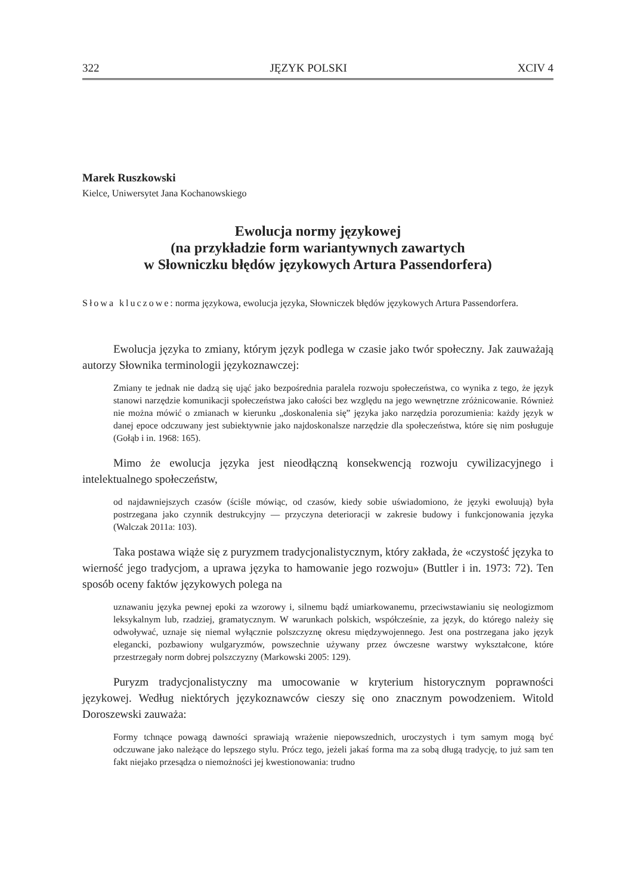322 JĘZYK POLSKI XCIV 4
Marek Ruszkowski
Kielce, Uniwersytet Jana Kochanowskiego
Ewolucja normy językowej
(na przykładzie form wariantywnych zawartych
w Słowniczku błędów językowych Artura Passendorfera)
Słowa kluczowe: norma językowa, ewolucja języka, Słowniczek błędów językowych Artura Passendorfera.
Ewolucja języka to zmiany, którym język podlega w czasie jako twór społeczny. Jak zauważają autorzy Słownika terminologii językoznawczej:
Zmiany te jednak nie dadzą się ująć jako bezpośrednia paralela rozwoju społeczeństwa, co wynika z tego, że język stanowi narzędzie komunikacji społeczeństwa jako całości bez względu na jego wewnętrzne zróżnicowanie. Również nie można mówić o zmianach w kierunku „doskonalenia się” języka jako narzędzia porozumienia: każdy język w danej epoce odczuwany jest subiektywnie jako najdoskonalsze narzędzie dla społeczeństwa, które się nim posługuje (Gołąb i in. 1968: 165).
Mimo że ewolucja języka jest nieodłączną konsekwencją rozwoju cywilizacyjnego i intelektualnego społeczeństw,
od najdawniejszych czasów (ściśle mówiąc, od czasów, kiedy sobie uświadomiono, że języki ewoluują) była postrzegana jako czynnik destrukcyjny — przyczyna deterioracji w zakresie budowy i funkcjonowania języka (Walczak 2011a: 103).
Taka postawa wiąże się z puryzmem tradycjonalistycznym, który zakłada, że «czystość języka to wierność jego tradycjom, a uprawa języka to hamowanie jego rozwoju» (Buttler i in. 1973: 72). Ten sposób oceny faktów językowych polega na
uznawaniu języka pewnej epoki za wzorowy i, silnemu bądź umiarkowanemu, przeciwstawianiu się neologizmom leksykalnym lub, rzadziej, gramatycznym. W warunkach polskich, współcześnie, za język, do którego należy się odwoływać, uznaje się niemal wyłącznie polszczyznę okresu międzywojennego. Jest ona postrzegana jako język elegancki, pozbawiony wulgaryzmów, powszechnie używany przez ówczesne warstwy wykształcone, które przestrzegały norm dobrej polszczyzny (Markowski 2005: 129).
Puryzm tradycjonalistyczny ma umocowanie w kryterium historycznym poprawności językowej. Według niektórych językoznawców cieszy się ono znacznym powodzeniem. Witold Doroszewski zauważa:
Formy tchnące powagą dawności sprawiają wrażenie niepowszednich, uroczystych i tym samym mogą być odczuwane jako należące do lepszego stylu. Prócz tego, jeżeli jakaś forma ma za sobą długą tradycję, to już sam ten fakt niejako przesądza o niemożności jej kwestionowania: trudno